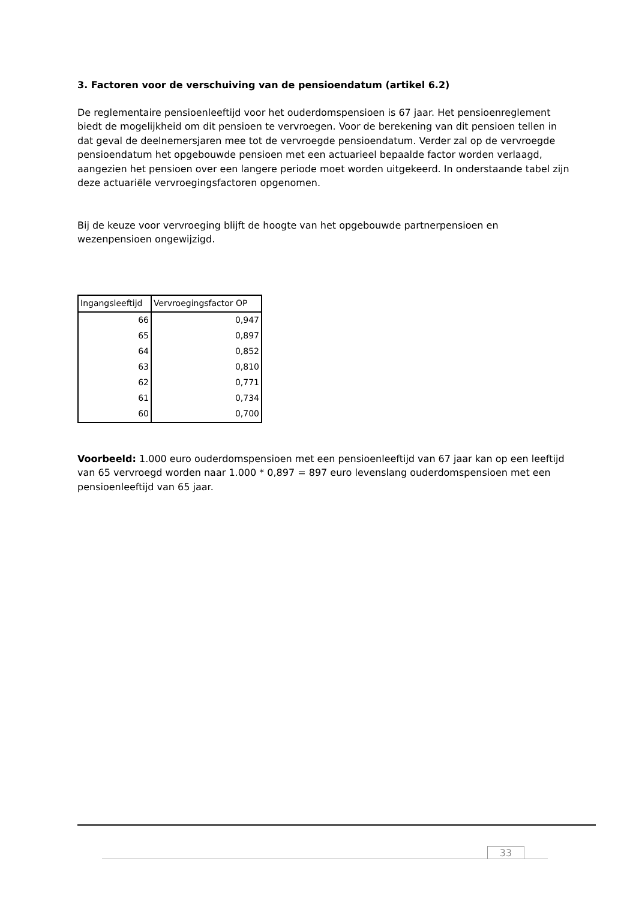3. Factoren voor de verschuiving van de pensioendatum (artikel 6.2)
De reglementaire pensioenleeftijd voor het ouderdomspensioen is 67 jaar. Het pensioenreglement biedt de mogelijkheid om dit pensioen te vervroegen. Voor de berekening van dit pensioen tellen in dat geval de deelnemersjaren mee tot de vervroegde pensioendatum. Verder zal op de vervroegde pensioendatum het opgebouwde pensioen met een actuarieel bepaalde factor worden verlaagd, aangezien het pensioen over een langere periode moet worden uitgekeerd. In onderstaande tabel zijn deze actuariële vervroegingsfactoren opgenomen.
Bij de keuze voor vervroeging blijft de hoogte van het opgebouwde partnerpensioen en wezenpensioen ongewijzigd.
| Ingangsleeftijd | Vervroegingsfactor OP |
| --- | --- |
| 66 | 0,947 |
| 65 | 0,897 |
| 64 | 0,852 |
| 63 | 0,810 |
| 62 | 0,771 |
| 61 | 0,734 |
| 60 | 0,700 |
Voorbeeld: 1.000 euro ouderdomspensioen met een pensioenleeftijd van 67 jaar kan op een leeftijd van 65 vervroegd worden naar 1.000 * 0,897 = 897 euro levenslang ouderdomspensioen met een pensioenleeftijd van 65 jaar.
33